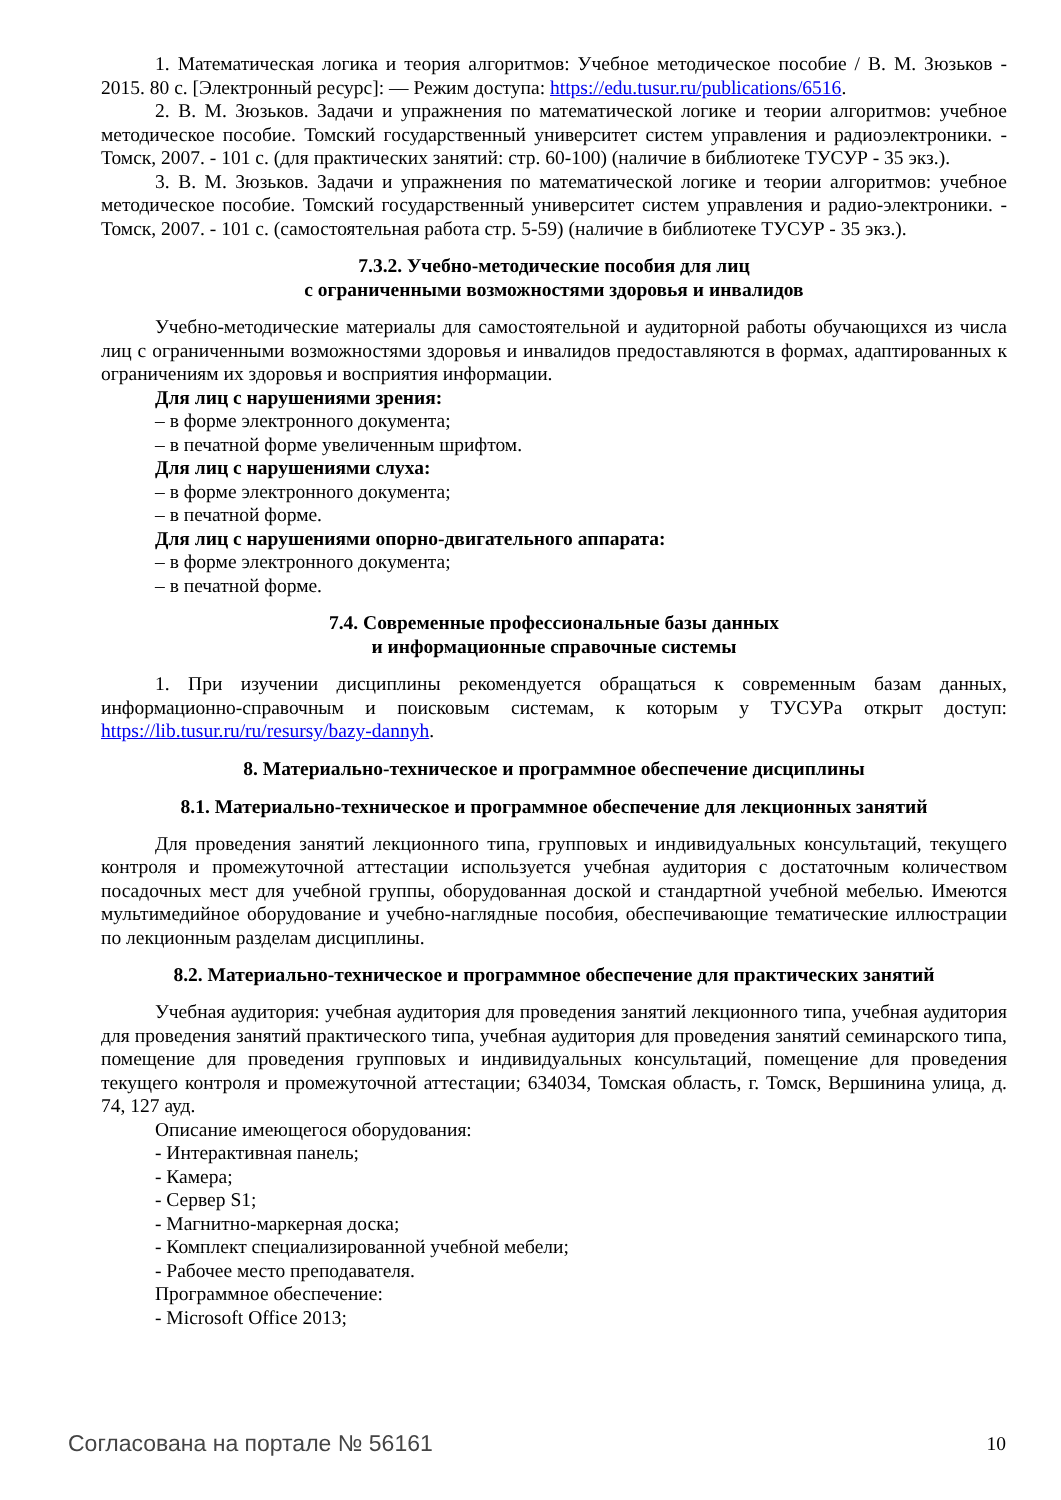1. Математическая логика и теория алгоритмов: Учебное методическое пособие / В. М. Зюзьков - 2015. 80 с. [Электронный ресурс]: — Режим доступа: https://edu.tusur.ru/publications/6516.
2. В. М. Зюзьков. Задачи и упражнения по математической логике и теории алгоритмов: учебное методическое пособие. Томский государственный университет систем управления и радиоэлектроники. - Томск, 2007. - 101 с. (для практических занятий: стр. 60-100) (наличие в библиотеке ТУСУР - 35 экз.).
3. В. М. Зюзьков. Задачи и упражнения по математической логике и теории алгоритмов: учебное методическое пособие. Томский государственный университет систем управления и радио-электроники. - Томск, 2007. - 101 с. (самостоятельная работа стр. 5-59) (наличие в библиотеке ТУСУР - 35 экз.).
7.3.2. Учебно-методические пособия для лиц
с ограниченными возможностями здоровья и инвалидов
Учебно-методические материалы для самостоятельной и аудиторной работы обучающихся из числа лиц с ограниченными возможностями здоровья и инвалидов предоставляются в формах, адаптированных к ограничениям их здоровья и восприятия информации.
Для лиц с нарушениями зрения:
– в форме электронного документа;
– в печатной форме увеличенным шрифтом.
Для лиц с нарушениями слуха:
– в форме электронного документа;
– в печатной форме.
Для лиц с нарушениями опорно-двигательного аппарата:
– в форме электронного документа;
– в печатной форме.
7.4. Современные профессиональные базы данных
и информационные справочные системы
1. При изучении дисциплины рекомендуется обращаться к современным базам данных, информационно-справочным и поисковым системам, к которым у ТУСУРа открыт доступ: https://lib.tusur.ru/ru/resursy/bazy-dannyh.
8. Материально-техническое и программное обеспечение дисциплины
8.1. Материально-техническое и программное обеспечение для лекционных занятий
Для проведения занятий лекционного типа, групповых и индивидуальных консультаций, текущего контроля и промежуточной аттестации используется учебная аудитория с достаточным количеством посадочных мест для учебной группы, оборудованная доской и стандартной учебной мебелью. Имеются мультимедийное оборудование и учебно-наглядные пособия, обеспечивающие тематические иллюстрации по лекционным разделам дисциплины.
8.2. Материально-техническое и программное обеспечение для практических занятий
Учебная аудитория: учебная аудитория для проведения занятий лекционного типа, учебная аудитория для проведения занятий практического типа, учебная аудитория для проведения занятий семинарского типа, помещение для проведения групповых и индивидуальных консультаций, помещение для проведения текущего контроля и промежуточной аттестации; 634034, Томская область, г. Томск, Вершинина улица, д. 74, 127 ауд.
Описание имеющегося оборудования:
- Интерактивная панель;
- Камера;
- Сервер S1;
- Магнитно-маркерная доска;
- Комплект специализированной учебной мебели;
- Рабочее место преподавателя.
Программное обеспечение:
- Microsoft Office 2013;
Согласована на портале № 56161 10